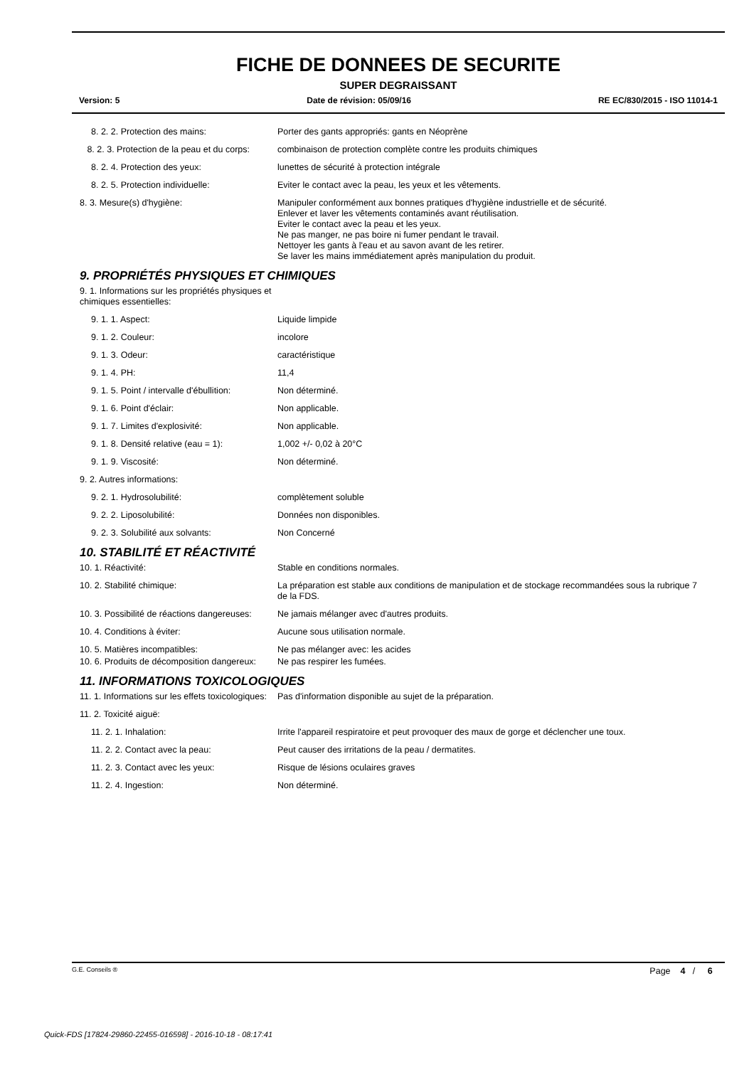FICHE DE DONNEES DE SECURITE
SUPER DEGRAISSANT
Version: 5 Date de révision: 05/09/16 RE EC/830/2015 - ISO 11014-1
8. 2. 2. Protection des mains: Porter des gants appropriés: gants en Néoprène
8. 2. 3. Protection de la peau et du corps:
combinaison de protection complète contre les produits chimiques
8. 2. 4. Protection des yeux: lunettes de sécurité à protection intégrale
8. 2. 5. Protection individuelle: Eviter le contact avec la peau, les yeux et les vêtements.
8. 3. Mesure(s) d'hygiène: Manipuler conformément aux bonnes pratiques d'hygiène industrielle et de sécurité.
Enlever et laver les vêtements contaminés avant réutilisation.
Eviter le contact avec la peau et les yeux.
Ne pas manger, ne pas boire ni fumer pendant le travail.
Nettoyer les gants à l'eau et au savon avant de les retirer.
Se laver les mains immédiatement après manipulation du produit.
9. PROPRIÉTÉS PHYSIQUES ET CHIMIQUES
9. 1. Informations sur les propriétés physiques et chimiques essentielles:
9. 1. 1. Aspect: Liquide limpide
9. 1. 2. Couleur: incolore
9. 1. 3. Odeur: caractéristique
9. 1. 4. PH: 11,4
9. 1. 5. Point / intervalle d'ébullition:
Non déterminé.
9. 1. 6. Point d'éclair: Non applicable.
9. 1. 7. Limites d'explosivité: Non applicable.
9. 1. 8. Densité relative (eau = 1):
1,002 +/- 0,02 à 20°C
9. 1. 9. Viscosité: Non déterminé.
9. 2. Autres informations:
9. 2. 1. Hydrosolubilité: complètement soluble
9. 2. 2. Liposolubilité: Données non disponibles.
9. 2. 3. Solubilité aux solvants: Non Concerné
10. STABILITÉ ET RÉACTIVITÉ
10. 1. Réactivité: Stable en conditions normales.
10. 2. Stabilité chimique: La préparation est stable aux conditions de manipulation et de stockage recommandées sous la rubrique 7 de la FDS.
10. 3. Possibilité de réactions dangereuses:
Ne jamais mélanger avec d'autres produits.
10. 4. Conditions à éviter: Aucune sous utilisation normale.
10. 5. Matières incompatibles: Ne pas mélanger avec: les acides
10. 6. Produits de décomposition dangereux:
Ne pas respirer les fumées.
11. INFORMATIONS TOXICOLOGIQUES
11. 1. Informations sur les effets toxicologiques:
Pas d'information disponible au sujet de la préparation.
11. 2. Toxicité aiguë:
11. 2. 1. Inhalation: Irrite l'appareil respiratoire et peut provoquer des maux de gorge et déclencher une toux.
11. 2. 2. Contact avec la peau: Peut causer des irritations de la peau / dermatites.
11. 2. 3. Contact avec les yeux: Risque de lésions oculaires graves
11. 2. 4. Ingestion: Non déterminé.
G.E. Conseils ® Page 4 / 6
Quick-FDS [17824-29860-22455-016598] - 2016-10-18 - 08:17:41